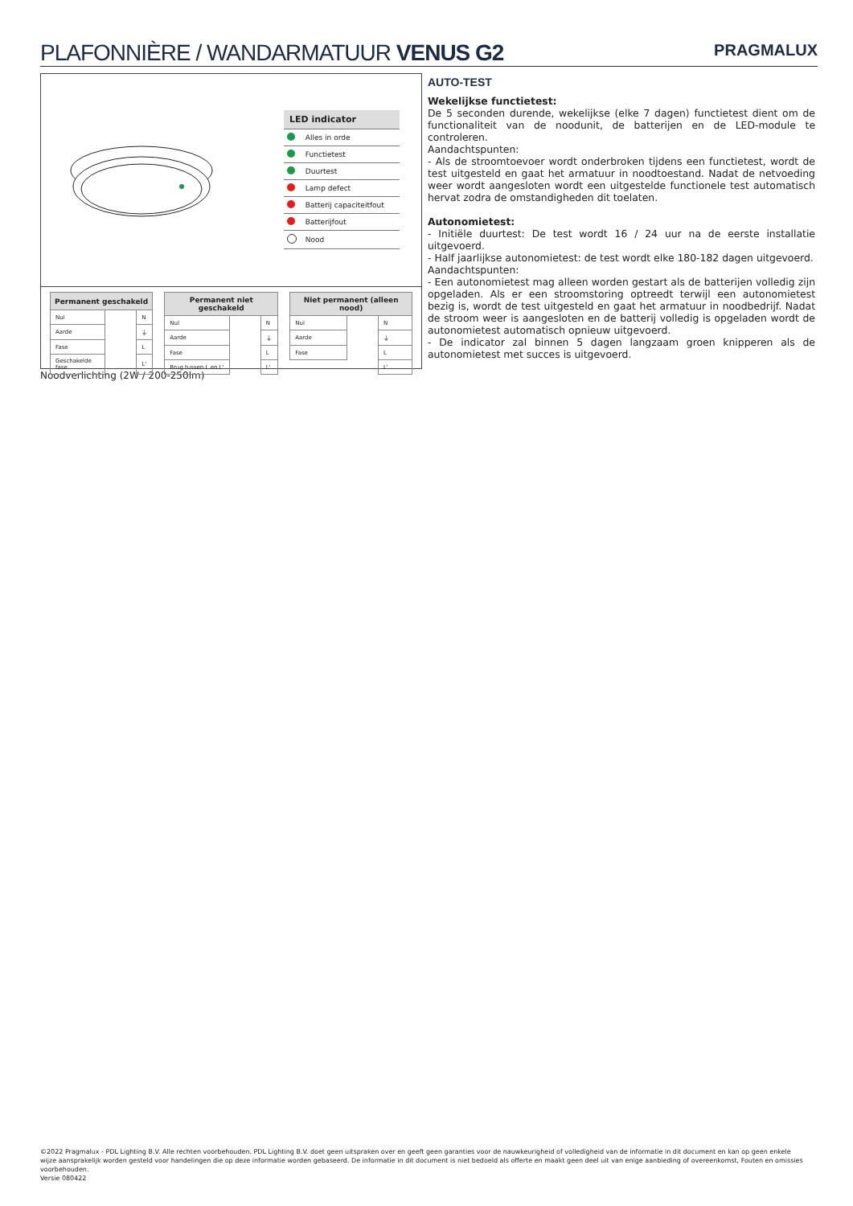PLAFONNIÈRE / WANDARMATUUR VENUS G2
PRAGMALUX
| LED indicator | |
| --- | --- |
| | Alles in orde |
| | Functietest |
| | Duurtest |
| | Lamp defect |
| | Batterij capaciteitfout |
| | Batterijfout |
| | Nood |
| Permanent geschakeld | | |
| --- | --- | --- |
| Nul | | N |
| Aarde | | ⏚ |
| Fase | | L |
| Geschakelde fase | | L' |
| Permanent niet geschakeld | | |
| --- | --- | --- |
| Nul | | N |
| Aarde | | ⏚ |
| Fase | | L |
| Brug tussen L en L' | | L' |
| Niet permanent (alleen nood) | | |
| --- | --- | --- |
| Nul | | N |
| Aarde | | ⏚ |
| Fase | | L |
| | | L' |
Noodverlichting (2W / 200-250lm)
AUTO-TEST
Wekelijkse functietest:
De 5 seconden durende, wekelijkse (elke 7 dagen) functietest dient om de functionaliteit van de noodunit, de batterijen en de LED-module te controleren.
Aandachtspunten:
- Als de stroomtoevoer wordt onderbroken tijdens een functietest, wordt de test uitgesteld en gaat het armatuur in noodtoestand. Nadat de netvoeding weer wordt aangesloten wordt een uitgestelde functionele test automatisch hervat zodra de omstandigheden dit toelaten.
Autonomietest:
- Initiële duurtest: De test wordt 16 / 24 uur na de eerste installatie uitgevoerd.
- Half jaarlijkse autonomietest: de test wordt elke 180-182 dagen uitgevoerd.
Aandachtspunten:
- Een autonomietest mag alleen worden gestart als de batterijen volledig zijn opgeladen. Als er een stroomstoring optreedt terwijl een autonomietest bezig is, wordt de test uitgesteld en gaat het armatuur in noodbedrijf. Nadat de stroom weer is aangesloten en de batterij volledig is opgeladen wordt de autonomietest automatisch opnieuw uitgevoerd.
- De indicator zal binnen 5 dagen langzaam groen knipperen als de autonomietest met succes is uitgevoerd.
©2022 Pragmalux - PDL Lighting B.V. Alle rechten voorbehouden. PDL Lighting B.V. doet geen uitspraken over en geeft geen garanties voor de nauwkeurigheid of volledigheid van de informatie in dit document en kan op geen enkele wijze aansprakelijk worden gesteld voor handelingen die op deze informatie worden gebaseerd. De informatie in dit document is niet bedoeld als offerte en maakt geen deel uit van enige aanbieding of overeenkomst, Fouten en omissies voorbehouden.
Versie 080422